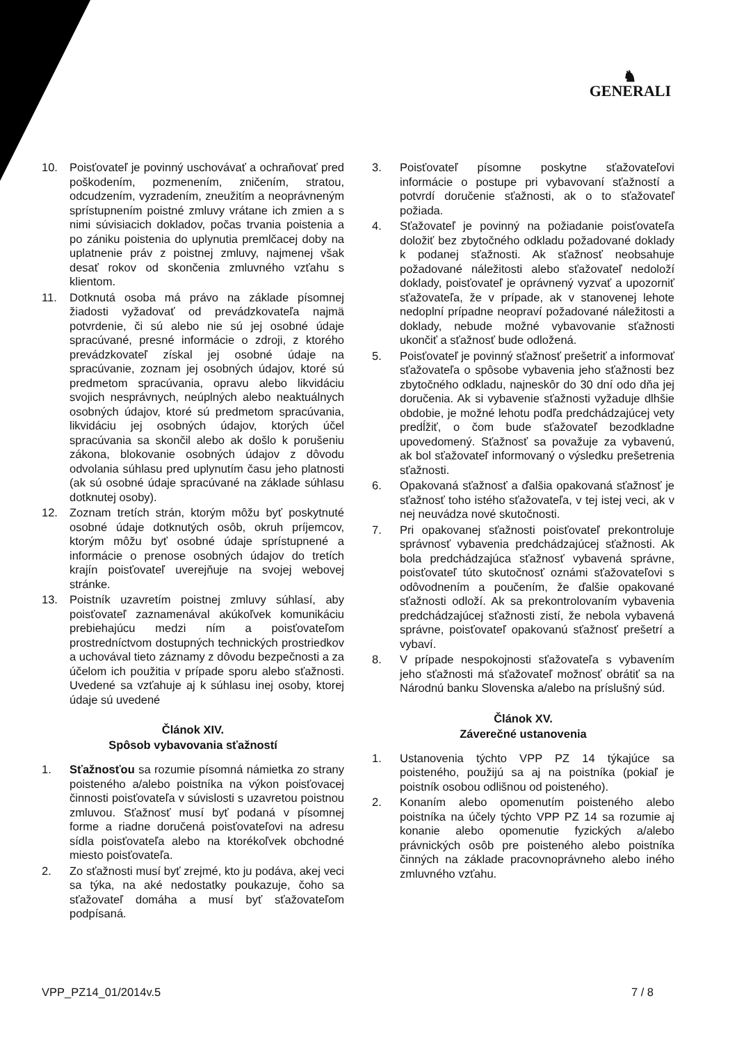♞
GENERALI
10. Poisťovateľ je povinný uschovávať a ochraňovať pred poškodením, pozmenením, zničením, stratou, odcudzením, vyzradením, zneužitím a neoprávneným sprístupnením poistné zmluvy vrátane ich zmien a s nimi súvisiacich dokladov, počas trvania poistenia a po zániku poistenia do uplynutia premlčacej doby na uplatnenie práv z poistnej zmluvy, najmenej však desať rokov od skončenia zmluvného vzťahu s klientom.
11. Dotknutá osoba má právo na základe písomnej žiadosti vyžadovať od prevádzkovateľa najmä potvrdenie, či sú alebo nie sú jej osobné údaje spracúvané, presné informácie o zdroji, z ktorého prevádzkovateľ získal jej osobné údaje na spracúvanie, zoznam jej osobných údajov, ktoré sú predmetom spracúvania, opravu alebo likvidáciu svojich nesprávnych, neúplných alebo neaktuálnych osobných údajov, ktoré sú predmetom spracúvania, likvidáciu jej osobných údajov, ktorých účel spracúvania sa skončil alebo ak došlo k porušeniu zákona, blokovanie osobných údajov z dôvodu odvolania súhlasu pred uplynutím času jeho platnosti (ak sú osobné údaje spracúvané na základe súhlasu dotknutej osoby).
12. Zoznam tretích strán, ktorým môžu byť poskytnuté osobné údaje dotknutých osôb, okruh príjemcov, ktorým môžu byť osobné údaje sprístupnené a informácie o prenose osobných údajov do tretích krajín poisťovateľ uverejňuje na svojej webovej stránke.
13. Poistník uzavretím poistnej zmluvy súhlasí, aby poisťovateľ zaznamenával akúkoľvek komunikáciu prebiehajúcu medzi ním a poisťovateľom prostredníctvom dostupných technických prostriedkov a uchovával tieto záznamy z dôvodu bezpečnosti a za účelom ich použitia v prípade sporu alebo sťažnosti. Uvedené sa vzťahuje aj k súhlasu inej osoby, ktorej údaje sú uvedené
Článok XIV.
Spôsob vybavovania sťažností
1. Sťažnosťou sa rozumie písomná námietka zo strany poisteného a/alebo poistníka na výkon poisťovacej činnosti poisťovateľa v súvislosti s uzavretou poistnou zmluvou. Sťažnosť musí byť podaná v písomnej forme a riadne doručená poisťovateľovi na adresu sídla poisťovateľa alebo na ktorékoľvek obchodné miesto poisťovateľa.
2. Zo sťažnosti musí byť zrejmé, kto ju podáva, akej veci sa týka, na aké nedostatky poukazuje, čoho sa sťažovateľ domáha a musí byť sťažovateľom podpísaná.
3. Poisťovateľ písomne poskytne sťažovateľovi informácie o postupe pri vybavovaní sťažností a potvrdí doručenie sťažnosti, ak o to sťažovateľ požiada.
4. Sťažovateľ je povinný na požiadanie poisťovateľa doložiť bez zbytočného odkladu požadované doklady k podanej sťažnosti. Ak sťažnosť neobsahuje požadované náležitosti alebo sťažovateľ nedoloží doklady, poisťovateľ je oprávnený vyzvať a upozorniť sťažovateľa, že v prípade, ak v stanovenej lehote nedoplní prípadne neopraví požadované náležitosti a doklady, nebude možné vybavovanie sťažnosti ukončiť a sťažnosť bude odložená.
5. Poisťovateľ je povinný sťažnosť prešetriť a informovať sťažovateľa o spôsobe vybavenia jeho sťažnosti bez zbytočného odkladu, najneskôr do 30 dní odo dňa jej doručenia. Ak si vybavenie sťažnosti vyžaduje dlhšie obdobie, je možné lehotu podľa predchádzajúcej vety predĺžiť, o čom bude sťažovateľ bezodkladne upovedomený. Sťažnosť sa považuje za vybavenú, ak bol sťažovateľ informovaný o výsledku prešetrenia sťažnosti.
6. Opakovaná sťažnosť a ďalšia opakovaná sťažnosť je sťažnosť toho istého sťažovateľa, v tej istej veci, ak v nej neuvádza nové skutočnosti.
7. Pri opakovanej sťažnosti poisťovateľ prekontroluje správnosť vybavenia predchádzajúcej sťažnosti. Ak bola predchádzajúca sťažnosť vybavená správne, poisťovateľ túto skutočnosť oznámi sťažovateľovi s odôvodnením a poučením, že ďalšie opakované sťažnosti odloží. Ak sa prekontrolovaním vybavenia predchádzajúcej sťažnosti zistí, že nebola vybavená správne, poisťovateľ opakovanú sťažnosť prešetrí a vybaví.
8. V prípade nespokojnosti sťažovateľa s vybavením jeho sťažnosti má sťažovateľ možnosť obrátiť sa na Národnú banku Slovenska a/alebo na príslušný súd.
Článok XV.
Záverečné ustanovenia
1. Ustanovenia týchto VPP PZ 14 týkajúce sa poisteného, použijú sa aj na poistníka (pokiaľ je poistník osobou odlišnou od poisteného).
2. Konaním alebo opomenutím poisteného alebo poistníka na účely týchto VPP PZ 14 sa rozumie aj konanie alebo opomenutie fyzických a/alebo právnických osôb pre poisteného alebo poistníka činných na základe pracovnoprávneho alebo iného zmluvného vzťahu.
VPP_PZ14_01/2014v.5 7 / 8